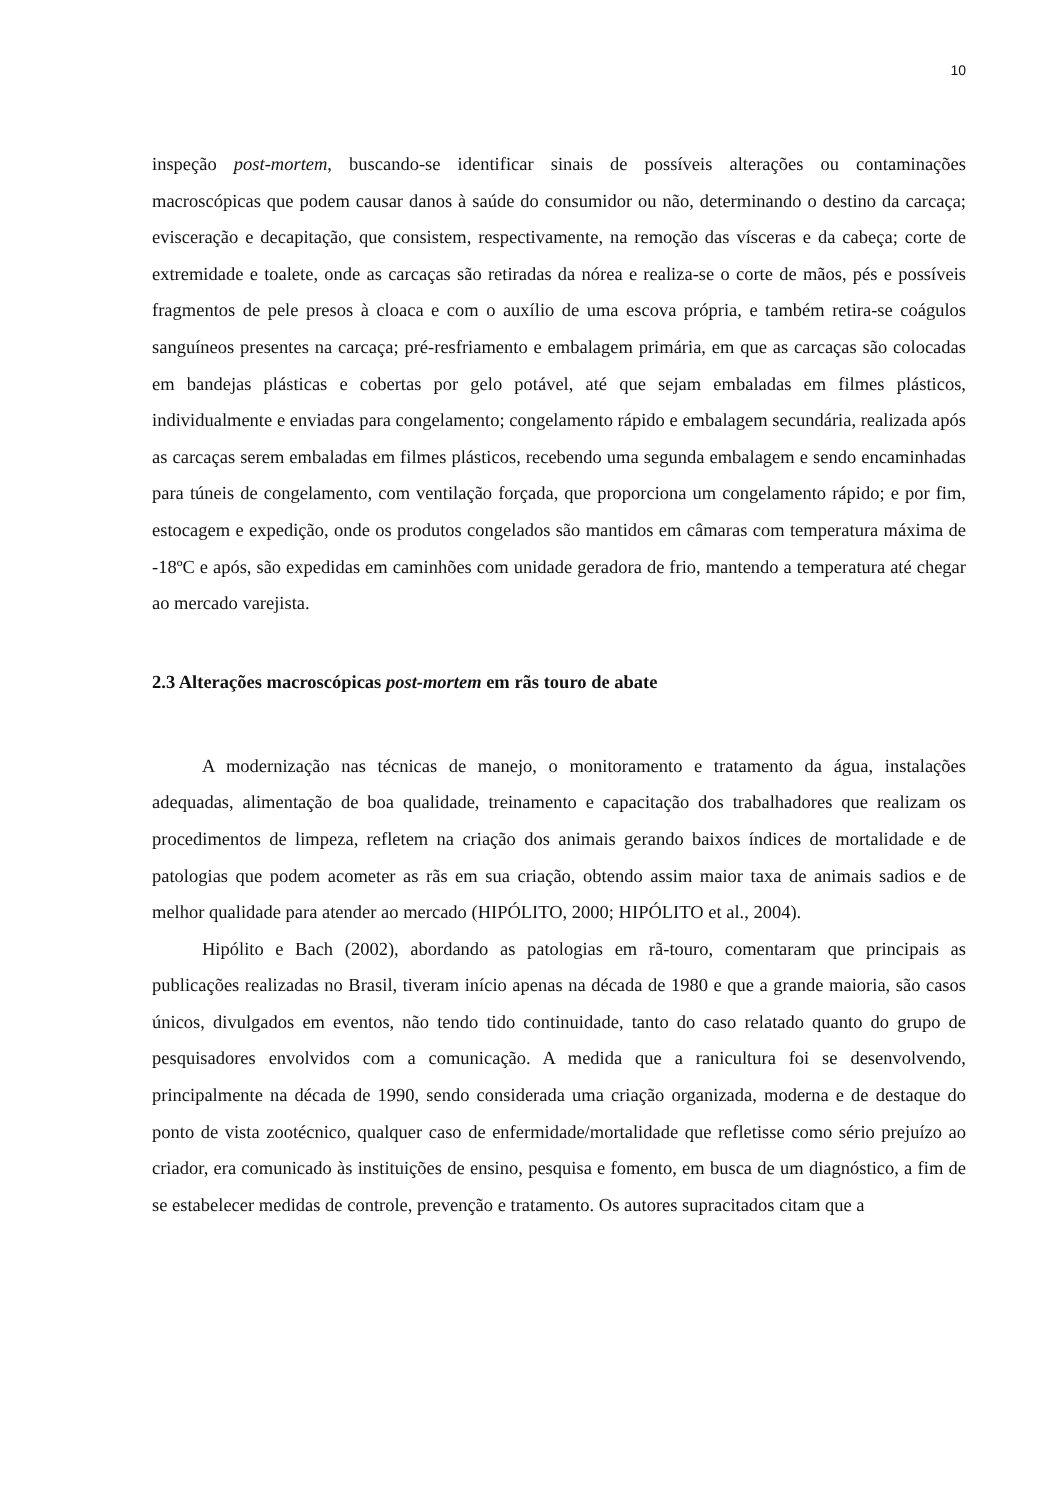10
inspeção post-mortem, buscando-se identificar sinais de possíveis alterações ou contaminações macroscópicas que podem causar danos à saúde do consumidor ou não, determinando o destino da carcaça; evisceração e decapitação, que consistem, respectivamente, na remoção das vísceras e da cabeça; corte de extremidade e toalete, onde as carcaças são retiradas da nórea e realiza-se o corte de mãos, pés e possíveis fragmentos de pele presos à cloaca e com o auxílio de uma escova própria, e também retira-se coágulos sanguíneos presentes na carcaça; pré-resfriamento e embalagem primária, em que as carcaças são colocadas em bandejas plásticas e cobertas por gelo potável, até que sejam embaladas em filmes plásticos, individualmente e enviadas para congelamento; congelamento rápido e embalagem secundária, realizada após as carcaças serem embaladas em filmes plásticos, recebendo uma segunda embalagem e sendo encaminhadas para túneis de congelamento, com ventilação forçada, que proporciona um congelamento rápido; e por fim, estocagem e expedição, onde os produtos congelados são mantidos em câmaras com temperatura máxima de -18ºC e após, são expedidas em caminhões com unidade geradora de frio, mantendo a temperatura até chegar ao mercado varejista.
2.3 Alterações macroscópicas post-mortem em rãs touro de abate
A modernização nas técnicas de manejo, o monitoramento e tratamento da água, instalações adequadas, alimentação de boa qualidade, treinamento e capacitação dos trabalhadores que realizam os procedimentos de limpeza, refletem na criação dos animais gerando baixos índices de mortalidade e de patologias que podem acometer as rãs em sua criação, obtendo assim maior taxa de animais sadios e de melhor qualidade para atender ao mercado (HIPÓLITO, 2000; HIPÓLITO et al., 2004).
Hipólito e Bach (2002), abordando as patologias em rã-touro, comentaram que principais as publicações realizadas no Brasil, tiveram início apenas na década de 1980 e que a grande maioria, são casos únicos, divulgados em eventos, não tendo tido continuidade, tanto do caso relatado quanto do grupo de pesquisadores envolvidos com a comunicação. A medida que a ranicultura foi se desenvolvendo, principalmente na década de 1990, sendo considerada uma criação organizada, moderna e de destaque do ponto de vista zootécnico, qualquer caso de enfermidade/mortalidade que refletisse como sério prejuízo ao criador, era comunicado às instituições de ensino, pesquisa e fomento, em busca de um diagnóstico, a fim de se estabelecer medidas de controle, prevenção e tratamento. Os autores supracitados citam que a